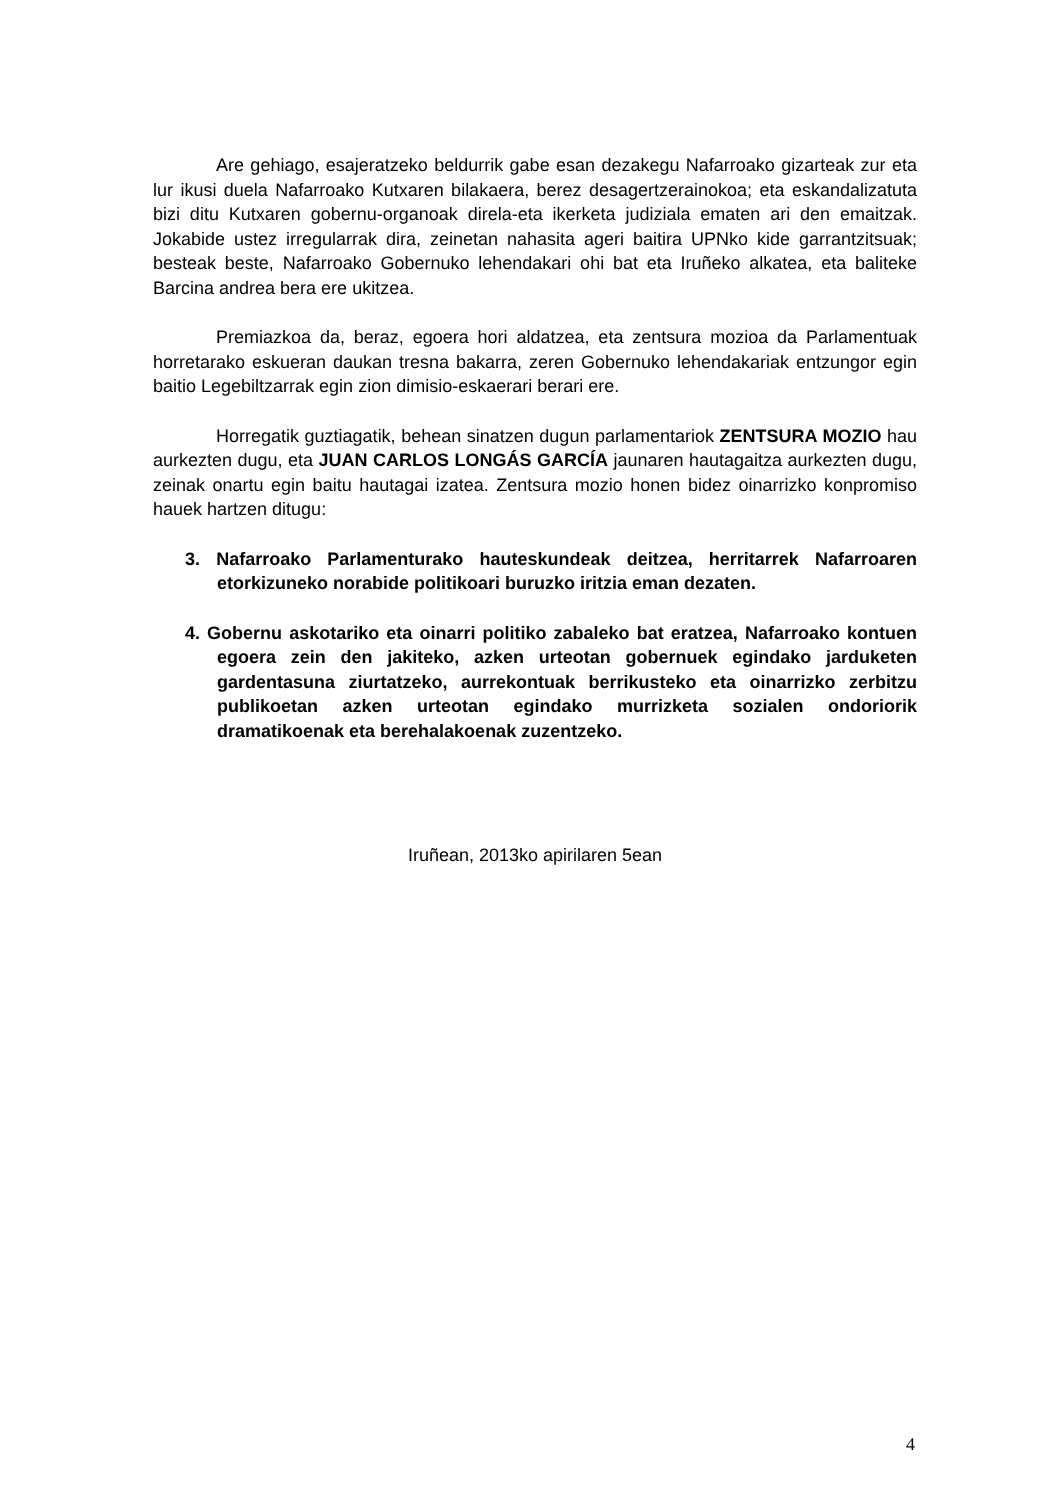Are gehiago, esajeratzeko beldurrik gabe esan dezakegu Nafarroako gizarteak zur eta lur ikusi duela Nafarroako Kutxaren bilakaera, berez desagertzerainokoa; eta eskandalizatuta bizi ditu Kutxaren gobernu-organoak direla-eta ikerketa judiziala ematen ari den emaitzak. Jokabide ustez irregularrak dira, zeinetan nahasita ageri baitira UPNko kide garrantzitsuak; besteak beste, Nafarroako Gobernuko lehendakari ohi bat eta Iruñeko alkatea, eta baliteke Barcina andrea bera ere ukitzea.
Premiazkoa da, beraz, egoera hori aldatzea, eta zentsura mozioa da Parlamentuak horretarako eskueran daukan tresna bakarra, zeren Gobernuko lehendakariak entzungor egin baitio Legebiltzarrak egin zion dimisio-eskaerari berari ere.
Horregatik guztiagatik, behean sinatzen dugun parlamentariok ZENTSURA MOZIO hau aurkezten dugu, eta JUAN CARLOS LONGÁS GARCÍA jaunaren hautagaitza aurkezten dugu, zeinak onartu egin baitu hautagai izatea. Zentsura mozio honen bidez oinarrizko konpromiso hauek hartzen ditugu:
3. Nafarroako Parlamenturako hauteskundeak deitzea, herritarrek Nafarroaren etorkizuneko norabide politikoari buruzko iritzia eman dezaten.
4. Gobernu askotariko eta oinarri politiko zabaleko bat eratzea, Nafarroako kontuen egoera zein den jakiteko, azken urteotan gobernuek egindako jarduketen gardentasuna ziurtatzeko, aurrekontuak berrikusteko eta oinarrizko zerbitzu publikoetan azken urteotan egindako murrizketa sozialen ondoriorik dramatikoenak eta berehalakoenak zuzentzeko.
Iruñean, 2013ko apirilaren 5ean
4